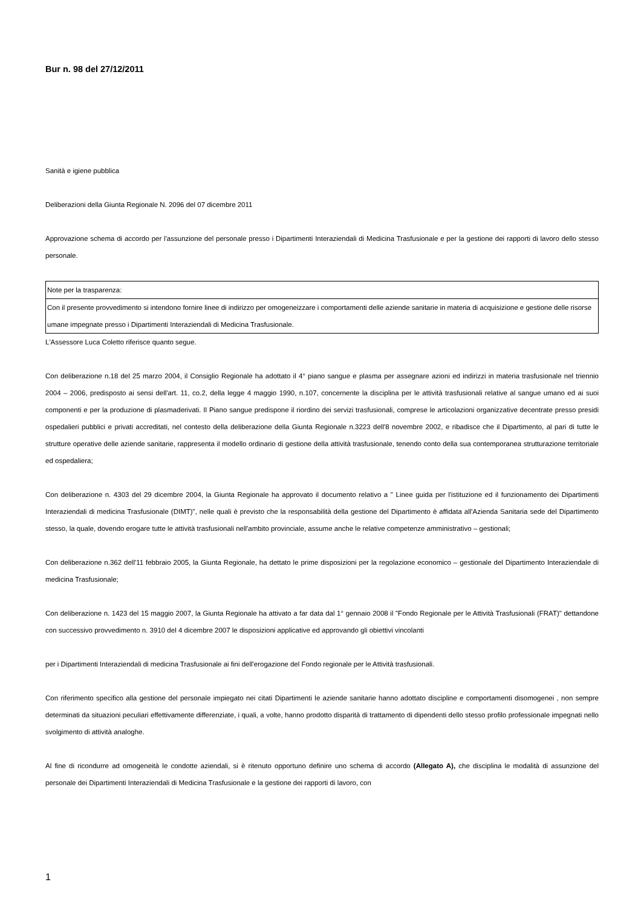Bur n. 98 del 27/12/2011
Sanità e igiene pubblica
Deliberazioni della Giunta Regionale N. 2096 del 07 dicembre 2011
Approvazione schema di accordo per l'assunzione del personale presso i Dipartimenti Interaziendali di Medicina Trasfusionale e per la gestione dei rapporti di lavoro dello stesso personale.
Note per la trasparenza:
Con il presente provvedimento si intendono fornire linee di indirizzo per omogeneizzare i comportamenti delle aziende sanitarie in materia di acquisizione e gestione delle risorse umane impegnate presso i Dipartimenti Interaziendali di Medicina Trasfusionale.
L'Assessore Luca Coletto riferisce quanto segue.
Con deliberazione n.18 del 25 marzo 2004, il Consiglio Regionale ha adottato il 4° piano sangue e plasma per assegnare azioni ed indirizzi in materia trasfusionale nel triennio 2004 – 2006, predisposto ai sensi dell'art. 11, co.2, della legge 4 maggio 1990, n.107, concernente la disciplina per le attività trasfusionali relative al sangue umano ed ai suoi componenti e per la produzione di plasmaderivati. Il Piano sangue predispone il riordino dei servizi trasfusionali, comprese le articolazioni organizzative decentrate presso presidi ospedalieri pubblici e privati accreditati, nel contesto della deliberazione della Giunta Regionale n.3223 dell'8 novembre 2002, e ribadisce che il Dipartimento, al pari di tutte le strutture operative delle aziende sanitarie, rappresenta il modello ordinario di gestione della attività trasfusionale, tenendo conto della sua contemporanea strutturazione territoriale ed ospedaliera;
Con deliberazione n. 4303 del 29 dicembre 2004, la Giunta Regionale ha approvato il documento relativo a " Linee guida per l'istituzione ed il funzionamento dei Dipartimenti Interaziendali di medicina Trasfusionale (DIMT)", nelle quali è previsto che la responsabilità della gestione del Dipartimento è affidata all'Azienda Sanitaria sede del Dipartimento stesso, la quale, dovendo erogare tutte le attività trasfusionali nell'ambito provinciale, assume anche le relative competenze amministrativo – gestionali;
Con deliberazione n.362 dell'11 febbraio 2005, la Giunta Regionale, ha dettato le prime disposizioni per la regolazione economico – gestionale del Dipartimento Interaziendale di medicina Trasfusionale;
Con deliberazione n. 1423 del 15 maggio 2007, la Giunta Regionale ha attivato a far data dal 1° gennaio 2008 il "Fondo Regionale per le Attività Trasfusionali (FRAT)" dettandone con successivo provvedimento n. 3910 del 4 dicembre 2007 le disposizioni applicative ed approvando gli obiettivi vincolanti
per i Dipartimenti Interaziendali di medicina Trasfusionale ai fini dell'erogazione del Fondo regionale per le Attività trasfusionali.
Con riferimento specifico alla gestione del personale impiegato nei citati Dipartimenti le aziende sanitarie hanno adottato discipline e comportamenti disomogenei , non sempre determinati da situazioni peculiari effettivamente differenziate, i quali, a volte, hanno prodotto disparità di trattamento di dipendenti dello stesso profilo professionale impegnati nello svolgimento di attività analoghe.
Al fine di ricondurre ad omogeneità le condotte aziendali, si è ritenuto opportuno definire uno schema di accordo (Allegato A), che disciplina le modalità di assunzione del personale dei Dipartimenti Interaziendali di Medicina Trasfusionale e la gestione dei rapporti di lavoro, con
1